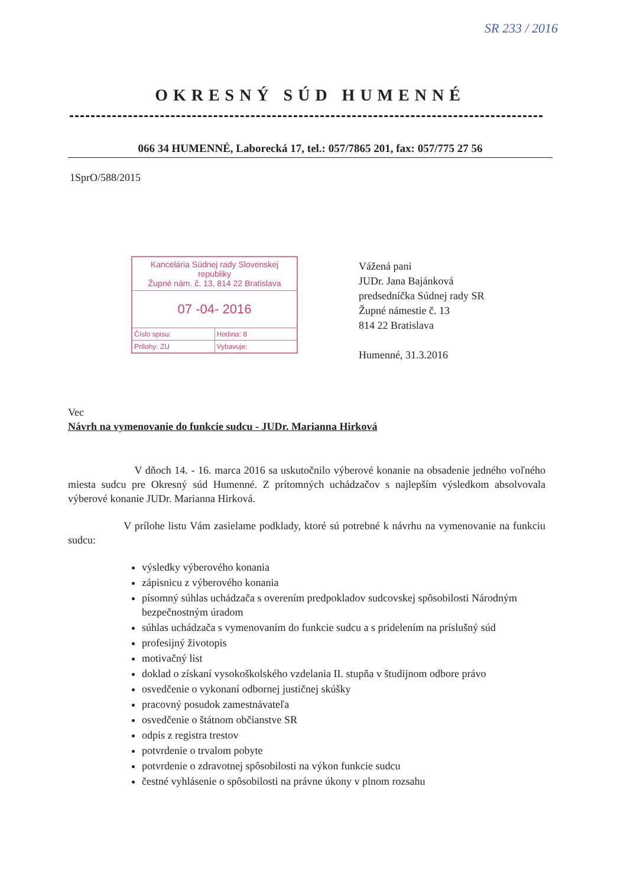SR 233 / 2016
OKRESNÝ SÚD HUMENNÉ
066 34 HUMENNÉ, Laborecká 17, tel.: 057/7865 201, fax: 057/775 27 56
1SprO/588/2015
Kancelária Súdnej rady Slovenskej republiky
Župné nám. č. 13, 814 22 Bratislava
07 -04- 2016
Číslo spisu: Hodina: 8
Prílohy: ZU Vybavuje:
Vážená pani
JUDr. Jana Bajánková
predsedníčka Súdnej rady SR
Župné námestie č. 13
814 22 Bratislava
Humenné, 31.3.2016
Vec
Návrh na vymenovanie do funkcie sudcu - JUDr. Marianna Hirková
V dňoch 14. - 16. marca 2016 sa uskutočnilo výberové konanie na obsadenie jedného voľného miesta sudcu pre Okresný súd Humenné. Z prítomných uchádzačov s najlepším výsledkom absolvovala výberové konanie JUDr. Marianna Hirková.
V prílohe listu Vám zasielame podklady, ktoré sú potrebné k návrhu na vymenovanie na funkciu sudcu:
výsledky výberového konania
zápisnicu z výberového konania
písomný súhlas uchádzača s overením predpokladov sudcovskej spôsobilosti Národným bezpečnostným úradom
súhlas uchádzača s vymenovaním do funkcie sudcu a s pridelením na príslušný súd
profesijný životopis
motivačný list
doklad o získaní vysokoškolského vzdelania II. stupňa v študijnom odbore právo
osvedčenie o vykonaní odbornej justičnej skúšky
pracovný posudok zamestnávateľa
osvedčenie o štátnom občianstve SR
odpis z registra trestov
potvrdenie o trvalom pobyte
potvrdenie o zdravotnej spôsobilosti na výkon funkcie sudcu
čestné vyhlásenie o spôsobilosti na právne úkony v plnom rozsahu